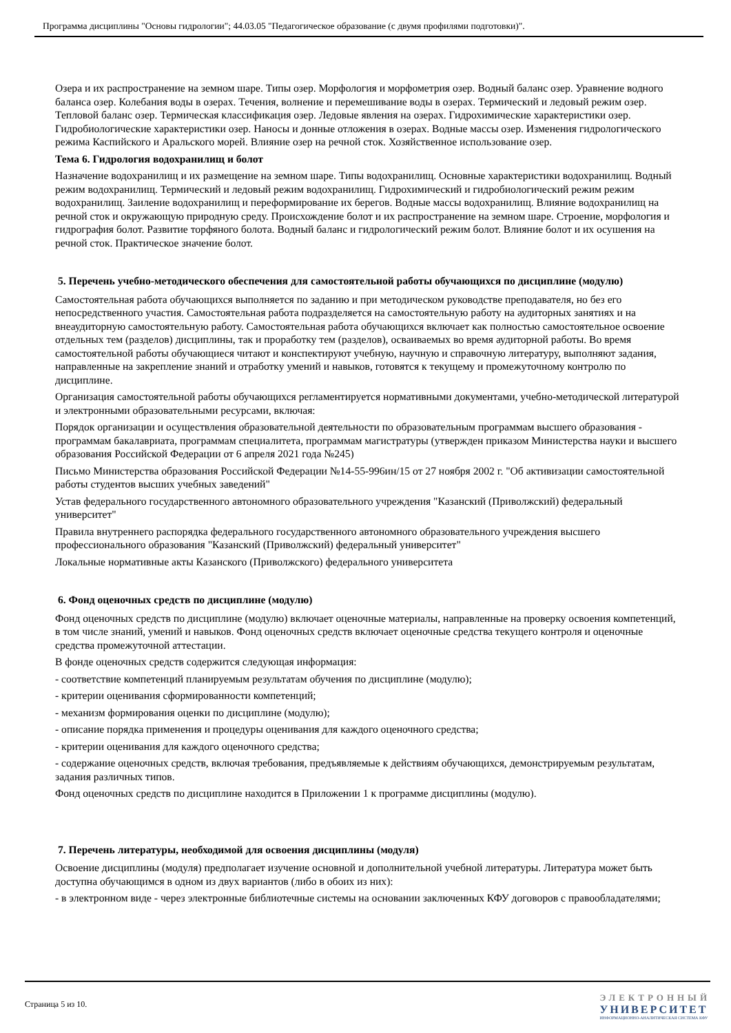Программа дисциплины "Основы гидрологии"; 44.03.05 "Педагогическое образование (с двумя профилями подготовки)".
Озера и их распространение на земном шаре. Типы озер. Морфология и морфометрия озер. Водный баланс озер. Уравнение водного баланса озер. Колебания воды в озерах. Течения, волнение и перемешивание воды в озерах. Термический и ледовый режим озер. Тепловой баланс озер. Термическая классификация озер. Ледовые явления на озерах. Гидрохимические характеристики озер. Гидробиологические характеристики озер. Наносы и донные отложения в озерах. Водные массы озер. Изменения гидрологического режима Каспийского и Аральского морей. Влияние озер на речной сток. Хозяйственное использование озер.
Тема 6. Гидрология водохранилищ и болот
Назначение водохранилищ и их размещение на земном шаре. Типы водохранилищ. Основные характеристики водохранилищ. Водный режим водохранилищ. Термический и ледовый режим водохранилищ. Гидрохимический и гидробиологический режим режим водохранилищ. Заиление водохранилищ и переформирование их берегов. Водные массы водохранилищ. Влияние водохранилищ на речной сток и окружающую природную среду. Происхождение болот и их распространение на земном шаре. Строение, морфология и гидрография болот. Развитие торфяного болота. Водный баланс и гидрологический режим болот. Влияние болот и их осушения на речной сток. Практическое значение болот.
5. Перечень учебно-методического обеспечения для самостоятельной работы обучающихся по дисциплине (модулю)
Самостоятельная работа обучающихся выполняется по заданию и при методическом руководстве преподавателя, но без его непосредственного участия. Самостоятельная работа подразделяется на самостоятельную работу на аудиторных занятиях и на внеаудиторную самостоятельную работу. Самостоятельная работа обучающихся включает как полностью самостоятельное освоение отдельных тем (разделов) дисциплины, так и проработку тем (разделов), осваиваемых во время аудиторной работы. Во время самостоятельной работы обучающиеся читают и конспектируют учебную, научную и справочную литературу, выполняют задания, направленные на закрепление знаний и отработку умений и навыков, готовятся к текущему и промежуточному контролю по дисциплине.
Организация самостоятельной работы обучающихся регламентируется нормативными документами, учебно-методической литературой и электронными образовательными ресурсами, включая:
Порядок организации и осуществления образовательной деятельности по образовательным программам высшего образования - программам бакалавриата, программам специалитета, программам магистратуры (утвержден приказом Министерства науки и высшего образования Российской Федерации от 6 апреля 2021 года №245)
Письмо Министерства образования Российской Федерации №14-55-996ин/15 от 27 ноября 2002 г. "Об активизации самостоятельной работы студентов высших учебных заведений"
Устав федерального государственного автономного образовательного учреждения "Казанский (Приволжский) федеральный университет"
Правила внутреннего распорядка федерального государственного автономного образовательного учреждения высшего профессионального образования "Казанский (Приволжский) федеральный университет"
Локальные нормативные акты Казанского (Приволжского) федерального университета
6. Фонд оценочных средств по дисциплине (модулю)
Фонд оценочных средств по дисциплине (модулю) включает оценочные материалы, направленные на проверку освоения компетенций, в том числе знаний, умений и навыков. Фонд оценочных средств включает оценочные средства текущего контроля и оценочные средства промежуточной аттестации.
В фонде оценочных средств содержится следующая информация:
- соответствие компетенций планируемым результатам обучения по дисциплине (модулю);
- критерии оценивания сформированности компетенций;
- механизм формирования оценки по дисциплине (модулю);
- описание порядка применения и процедуры оценивания для каждого оценочного средства;
- критерии оценивания для каждого оценочного средства;
- содержание оценочных средств, включая требования, предъявляемые к действиям обучающихся, демонстрируемым результатам, задания различных типов.
Фонд оценочных средств по дисциплине находится в Приложении 1 к программе дисциплины (модулю).
7. Перечень литературы, необходимой для освоения дисциплины (модуля)
Освоение дисциплины (модуля) предполагает изучение основной и дополнительной учебной литературы. Литература может быть доступна обучающимся в одном из двух вариантов (либо в обоих из них):
- в электронном виде - через электронные библиотечные системы на основании заключенных КФУ договоров с правообладателями;
Страница 5 из 10.
ЭЛЕКТРОННЫЙ
УНИВЕРСИТЕТ
ИНФОРМАЦИОННО-АНАЛИТИЧЕСКАЯ СИСТЕМА КФУ